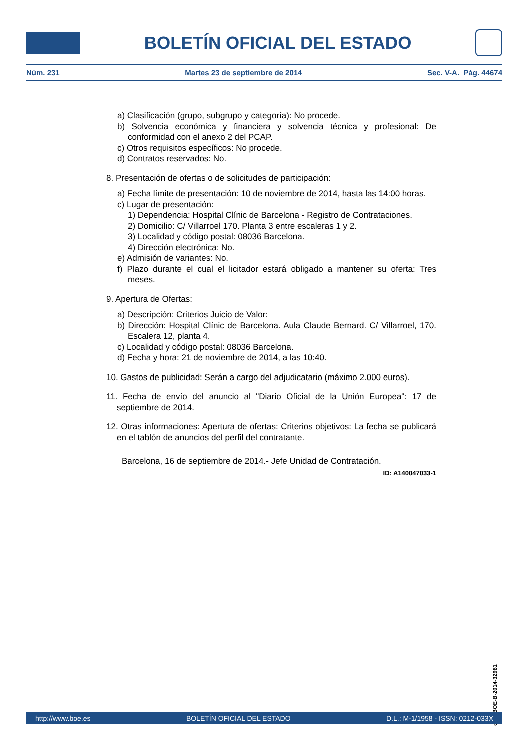BOLETÍN OFICIAL DEL ESTADO
Núm. 231 Martes 23 de septiembre de 2014 Sec. V-A. Pág. 44674
a) Clasificación (grupo, subgrupo y categoría): No procede.
b) Solvencia económica y financiera y solvencia técnica y profesional: De conformidad con el anexo 2 del PCAP.
c) Otros requisitos específicos: No procede.
d) Contratos reservados: No.
8. Presentación de ofertas o de solicitudes de participación:
a) Fecha límite de presentación: 10 de noviembre de 2014, hasta las 14:00 horas.
c) Lugar de presentación:
1) Dependencia: Hospital Clínic de Barcelona - Registro de Contrataciones.
2) Domicilio: C/ Villarroel 170. Planta 3 entre escaleras 1 y 2.
3) Localidad y código postal: 08036 Barcelona.
4) Dirección electrónica: No.
e) Admisión de variantes: No.
f) Plazo durante el cual el licitador estará obligado a mantener su oferta: Tres meses.
9. Apertura de Ofertas:
a) Descripción: Criterios Juicio de Valor:
b) Dirección: Hospital Clínic de Barcelona. Aula Claude Bernard. C/ Villarroel, 170. Escalera 12, planta 4.
c) Localidad y código postal: 08036 Barcelona.
d) Fecha y hora: 21 de noviembre de 2014, a las 10:40.
10. Gastos de publicidad: Serán a cargo del adjudicatario (máximo 2.000 euros).
11. Fecha de envío del anuncio al "Diario Oficial de la Unión Europea": 17 de septiembre de 2014.
12. Otras informaciones: Apertura de ofertas: Criterios objetivos: La fecha se publicará en el tablón de anuncios del perfil del contratante.
Barcelona, 16 de septiembre de 2014.- Jefe Unidad de Contratación.
ID: A140047033-1
cve: BOE-B-2014-32981
http://www.boe.es BOLETÍN OFICIAL DEL ESTADO D.L.: M-1/1958 - ISSN: 0212-033X